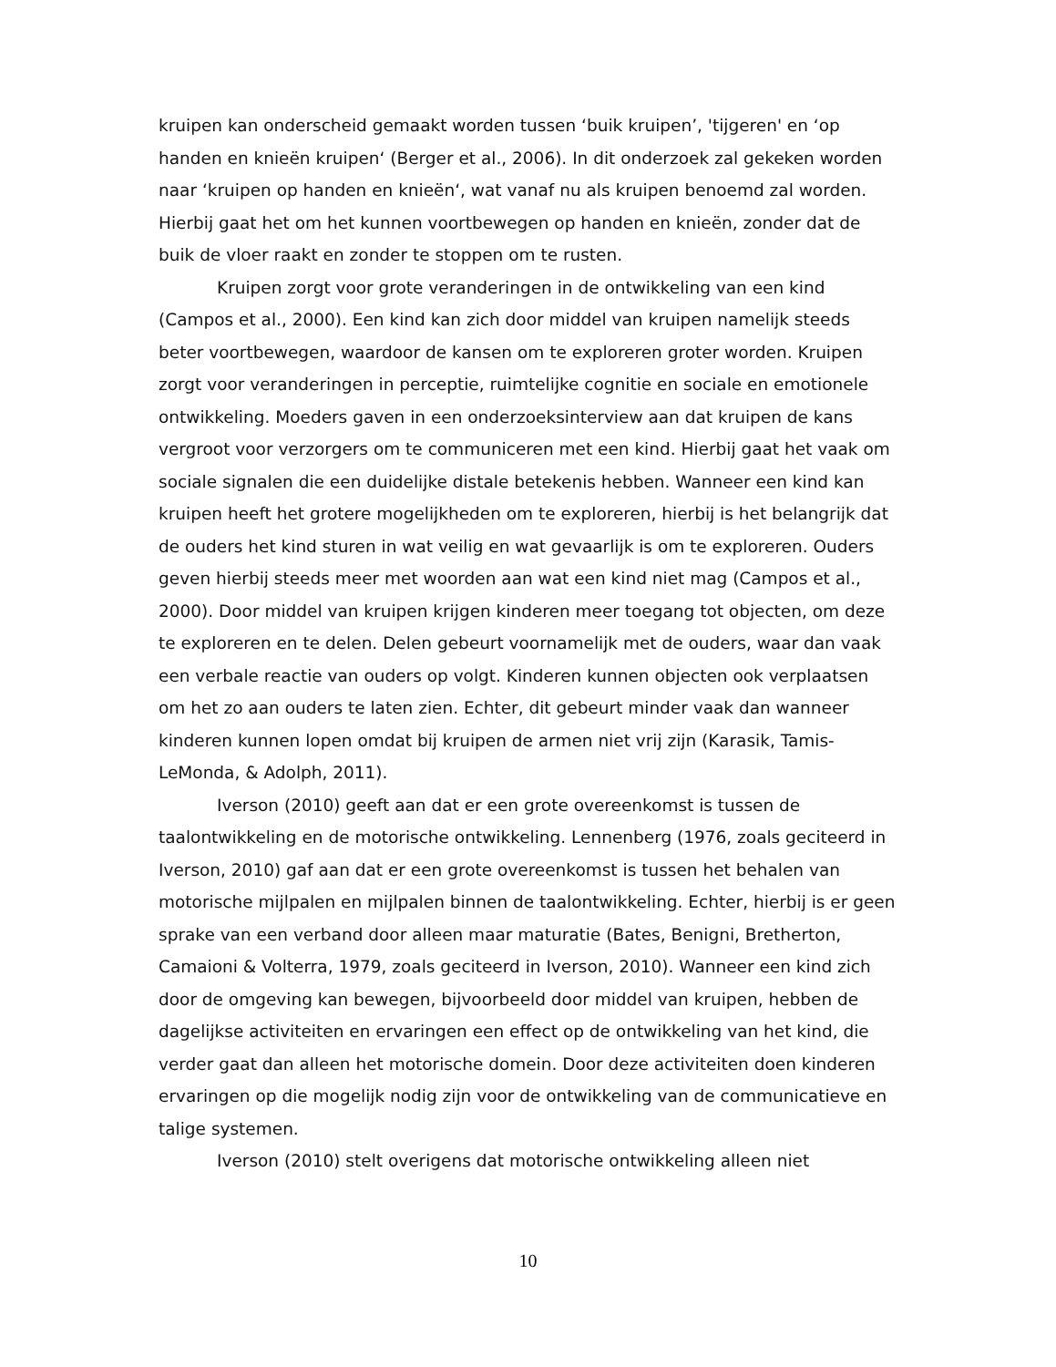kruipen kan onderscheid gemaakt worden tussen ‘buik kruipen’, 'tijgeren' en ‘op handen en knieën kruipen‘ (Berger et al., 2006). In dit onderzoek zal gekeken worden naar ‘kruipen op handen en knieën‘, wat vanaf nu als kruipen benoemd zal worden. Hierbij gaat het om het kunnen voortbewegen op handen en knieën, zonder dat de buik de vloer raakt en zonder te stoppen om te rusten.
Kruipen zorgt voor grote veranderingen in de ontwikkeling van een kind (Campos et al., 2000). Een kind kan zich door middel van kruipen namelijk steeds beter voortbewegen, waardoor de kansen om te exploreren groter worden. Kruipen zorgt voor veranderingen in perceptie, ruimtelijke cognitie en sociale en emotionele ontwikkeling. Moeders gaven in een onderzoeksinterview aan dat kruipen de kans vergroot voor verzorgers om te communiceren met een kind. Hierbij gaat het vaak om sociale signalen die een duidelijke distale betekenis hebben. Wanneer een kind kan kruipen heeft het grotere mogelijkheden om te exploreren, hierbij is het belangrijk dat de ouders het kind sturen in wat veilig en wat gevaarlijk is om te exploreren. Ouders geven hierbij steeds meer met woorden aan wat een kind niet mag (Campos et al., 2000). Door middel van kruipen krijgen kinderen meer toegang tot objecten, om deze te exploreren en te delen. Delen gebeurt voornamelijk met de ouders, waar dan vaak een verbale reactie van ouders op volgt. Kinderen kunnen objecten ook verplaatsen om het zo aan ouders te laten zien. Echter, dit gebeurt minder vaak dan wanneer kinderen kunnen lopen omdat bij kruipen de armen niet vrij zijn (Karasik, Tamis-LeMonda, & Adolph, 2011).
Iverson (2010) geeft aan dat er een grote overeenkomst is tussen de taalontwikkeling en de motorische ontwikkeling. Lennenberg (1976, zoals geciteerd in Iverson, 2010) gaf aan dat er een grote overeenkomst is tussen het behalen van motorische mijlpalen en mijlpalen binnen de taalontwikkeling. Echter, hierbij is er geen sprake van een verband door alleen maar maturatie (Bates, Benigni, Bretherton, Camaioni & Volterra, 1979, zoals geciteerd in Iverson, 2010). Wanneer een kind zich door de omgeving kan bewegen, bijvoorbeeld door middel van kruipen, hebben de dagelijkse activiteiten en ervaringen een effect op de ontwikkeling van het kind, die verder gaat dan alleen het motorische domein. Door deze activiteiten doen kinderen ervaringen op die mogelijk nodig zijn voor de ontwikkeling van de communicatieve en talige systemen.
Iverson (2010) stelt overigens dat motorische ontwikkeling alleen niet
10